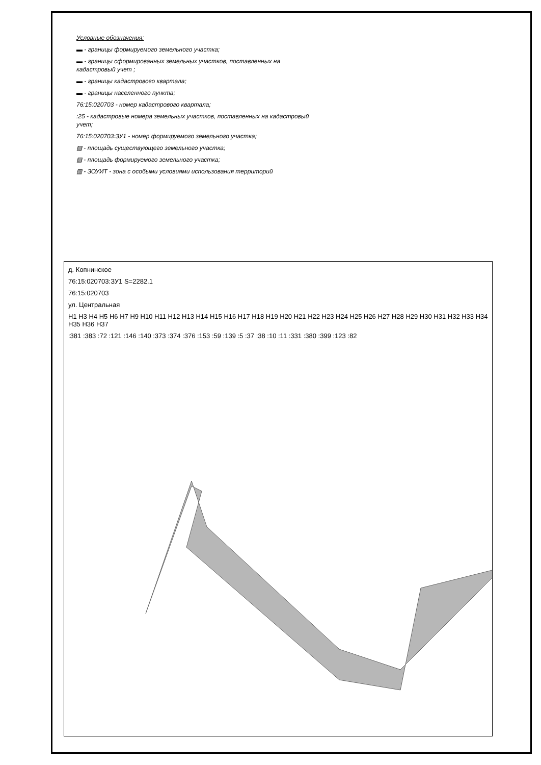Условные обозначения:
▬ - границы формируемого земельного участка;
▬ - границы сформированных земельных участков, поставленных на кадастровый учет ;
▬ - границы кадастрового квартала;
▬ - границы населенного пункта;
76:15:020703 - номер кадастрового квартала;
:25 - кадастровые номера земельных участков, поставленных на кадастровый учет;
76:15:020703:ЗУ1 - номер формируемого земельного участка;
▨ - площадь существующего земельного участка;
▨ - площадь формируемого земельного участка;
▨ - ЗОУИТ - зона с особыми условиями использования территорий
д. Копнинское
76:15:020703:ЗУ1 S=2282.1
76:15:020703
ул. Центральная
Н1 Н3 Н4 Н5 Н6 Н7 Н9 Н10 Н11 Н12 Н13 Н14 Н15 Н16 Н17 Н18 Н19 Н20 Н21 Н22 Н23 Н24 Н25 Н26 Н27 Н28 Н29 Н30 Н31 Н32 Н33 Н34 Н35 Н36 Н37
:381 :383 :72 :121 :146 :140 :373 :374 :376 :153 :59 :139 :5 :37 :38 :10 :11 :331 :380 :399 :123 :82